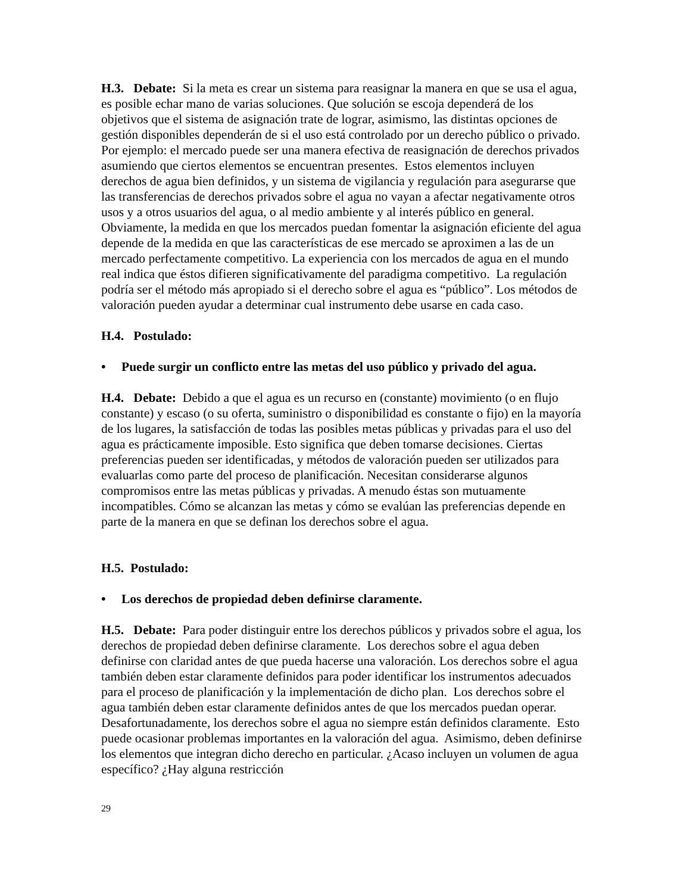H.3. Debate: Si la meta es crear un sistema para reasignar la manera en que se usa el agua, es posible echar mano de varias soluciones. Que solución se escoja dependerá de los objetivos que el sistema de asignación trate de lograr, asimismo, las distintas opciones de gestión disponibles dependerán de si el uso está controlado por un derecho público o privado. Por ejemplo: el mercado puede ser una manera efectiva de reasignación de derechos privados asumiendo que ciertos elementos se encuentran presentes. Estos elementos incluyen derechos de agua bien definidos, y un sistema de vigilancia y regulación para asegurarse que las transferencias de derechos privados sobre el agua no vayan a afectar negativamente otros usos y a otros usuarios del agua, o al medio ambiente y al interés público en general. Obviamente, la medida en que los mercados puedan fomentar la asignación eficiente del agua depende de la medida en que las características de ese mercado se aproximen a las de un mercado perfectamente competitivo. La experiencia con los mercados de agua en el mundo real indica que éstos difieren significativamente del paradigma competitivo. La regulación podría ser el método más apropiado si el derecho sobre el agua es “público”. Los métodos de valoración pueden ayudar a determinar cual instrumento debe usarse en cada caso.
H.4. Postulado:
• Puede surgir un conflicto entre las metas del uso público y privado del agua.
H.4. Debate: Debido a que el agua es un recurso en (constante) movimiento (o en flujo constante) y escaso (o su oferta, suministro o disponibilidad es constante o fijo) en la mayoría de los lugares, la satisfacción de todas las posibles metas públicas y privadas para el uso del agua es prácticamente imposible. Esto significa que deben tomarse decisiones. Ciertas preferencias pueden ser identificadas, y métodos de valoración pueden ser utilizados para evaluarlas como parte del proceso de planificación. Necesitan considerarse algunos compromisos entre las metas públicas y privadas. A menudo éstas son mutuamente incompatibles. Cómo se alcanzan las metas y cómo se evalúan las preferencias depende en parte de la manera en que se definan los derechos sobre el agua.
H.5. Postulado:
• Los derechos de propiedad deben definirse claramente.
H.5. Debate: Para poder distinguir entre los derechos públicos y privados sobre el agua, los derechos de propiedad deben definirse claramente. Los derechos sobre el agua deben definirse con claridad antes de que pueda hacerse una valoración. Los derechos sobre el agua también deben estar claramente definidos para poder identificar los instrumentos adecuados para el proceso de planificación y la implementación de dicho plan. Los derechos sobre el agua también deben estar claramente definidos antes de que los mercados puedan operar. Desafortunadamente, los derechos sobre el agua no siempre están definidos claramente. Esto puede ocasionar problemas importantes en la valoración del agua. Asimismo, deben definirse los elementos que integran dicho derecho en particular. ¿Acaso incluyen un volumen de agua específico? ¿Hay alguna restricción
29